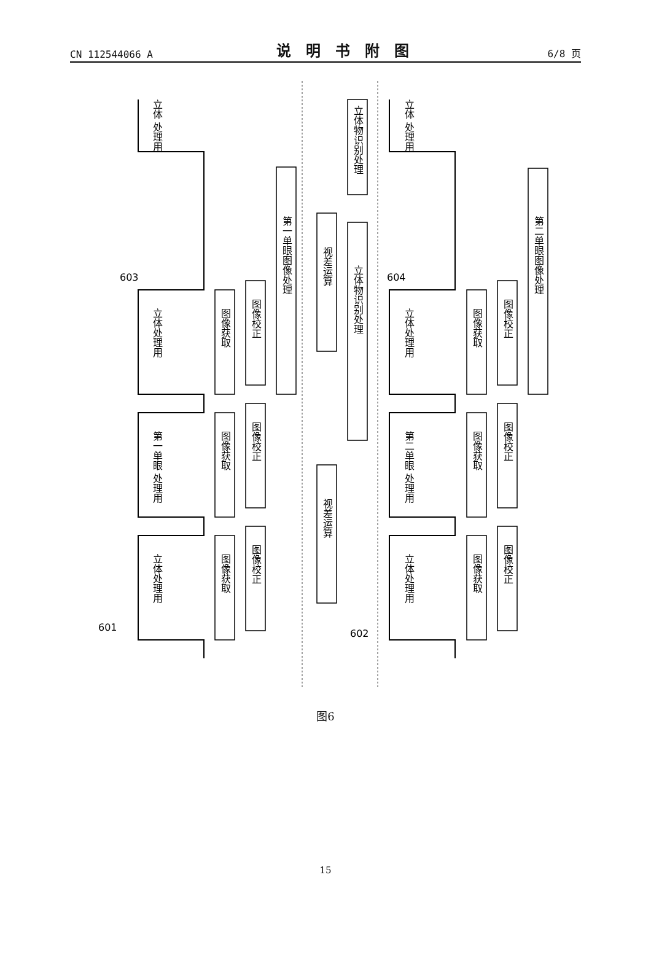CN 112544066 A 说明书附图 6/8 页
601
602
603
604
立体 处理用
立体处理用
第一单眼 处理用
立体处理用
图像获取
图像校正
图像获取
图像校正
图像获取
图像校正
第一单眼图像处理
视差运算
视差运算
立体物识别处理
立体物识别处理
立体 处理用
立体处理用
第二单眼 处理用
立体处理用
图像获取
图像校正
图像获取
图像校正
图像获取
图像校正
第二单眼图像处理
图6
15